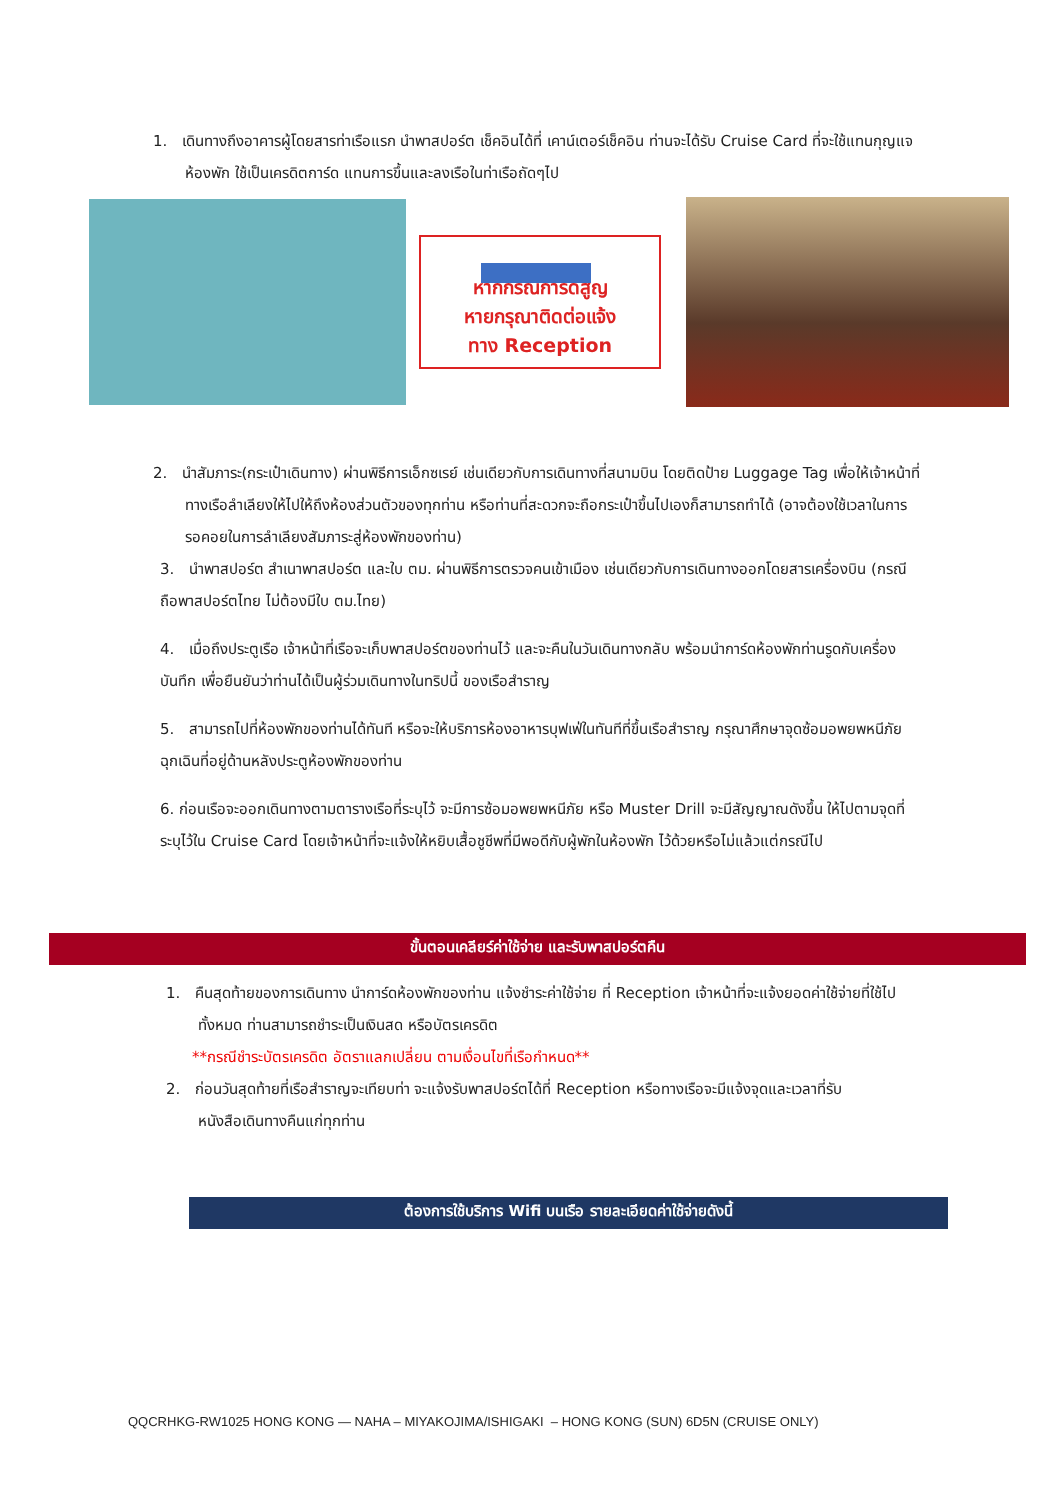1. เดินทางถึงอาคารผู้โดยสารท่าเรือแรก นำพาสปอร์ต เช็คอินได้ที่ เคาน์เตอร์เช็คอิน ท่านจะได้รับ Cruise Card ที่จะใช้แทนกุญแจห้องพัก ใช้เป็นเครดิตการ์ด แทนการขึ้นและลงเรือในท่าเรือถัดๆไป
หากกรณีการ์ดสูญ
หายกรุณาติดต่อแจ้ง
ทาง Reception
2. นำสัมภาระ(กระเป๋าเดินทาง) ผ่านพิธีการเอ็กซเรย์ เช่นเดียวกับการเดินทางที่สนามบิน โดยติดป้าย Luggage Tag เพื่อให้เจ้าหน้าที่ทางเรือลำเลียงให้ไปให้ถึงห้องส่วนตัวของทุกท่าน หรือท่านที่สะดวกจะถือกระเป๋าขึ้นไปเองก็สามารถทำได้ (อาจต้องใช้เวลาในการรอคอยในการลำเลียงสัมภาระสู่ห้องพักของท่าน)
3. นำพาสปอร์ต สำเนาพาสปอร์ต และใบ ตม. ผ่านพิธีการตรวจคนเข้าเมือง เช่นเดียวกับการเดินทางออกโดยสารเครื่องบิน (กรณีถือพาสปอร์ตไทย ไม่ต้องมีใบ ตม.ไทย)
4. เมื่อถึงประตูเรือ เจ้าหน้าที่เรือจะเก็บพาสปอร์ตของท่านไว้ และจะคืนในวันเดินทางกลับ พร้อมนำการ์ดห้องพักท่านรูดกับเครื่องบันทึก เพื่อยืนยันว่าท่านได้เป็นผู้ร่วมเดินทางในทริปนี้ ของเรือสำราญ
5. สามารถไปที่ห้องพักของท่านได้ทันที หรือจะให้บริการห้องอาหารบุฟเฟ่ในทันทีที่ขึ้นเรือสำราญ กรุณาศึกษาจุดซ้อมอพยพหนีภัยฉุกเฉินที่อยู่ด้านหลังประตูห้องพักของท่าน
6. ก่อนเรือจะออกเดินทางตามตารางเรือที่ระบุไว้ จะมีการซ้อมอพยพหนีภัย หรือ Muster Drill จะมีสัญญาณดังขึ้น ให้ไปตามจุดที่ระบุไว้ใน Cruise Card โดยเจ้าหน้าที่จะแจ้งให้หยิบเสื้อชูชีพที่มีพอดีกับผู้พักในห้องพัก ไว้ด้วยหรือไม่แล้วแต่กรณีไป
ขั้นตอนเคลียร์ค่าใช้จ่าย และรับพาสปอร์ตคืน
1. คืนสุดท้ายของการเดินทาง นำการ์ดห้องพักของท่าน แจ้งชำระค่าใช้จ่าย ที่ Reception เจ้าหน้าที่จะแจ้งยอดค่าใช้จ่ายที่ใช้ไปทั้งหมด ท่านสามารถชำระเป็นเงินสด หรือบัตรเครดิต
**กรณีชำระบัตรเครดิต อัตราแลกเปลี่ยน ตามเงื่อนไขที่เรือกำหนด**
2. ก่อนวันสุดท้ายที่เรือสำราญจะเทียบท่า จะแจ้งรับพาสปอร์ตได้ที่ Reception หรือทางเรือจะมีแจ้งจุดและเวลาที่รับหนังสือเดินทางคืนแก่ทุกท่าน
ต้องการใช้บริการ Wifi บนเรือ รายละเอียดค่าใช้จ่ายดังนี้
QQCRHKG-RW1025 HONG KONG — NAHA – MIYAKOJIMA/ISHIGAKI – HONG KONG (SUN) 6D5N (CRUISE ONLY)